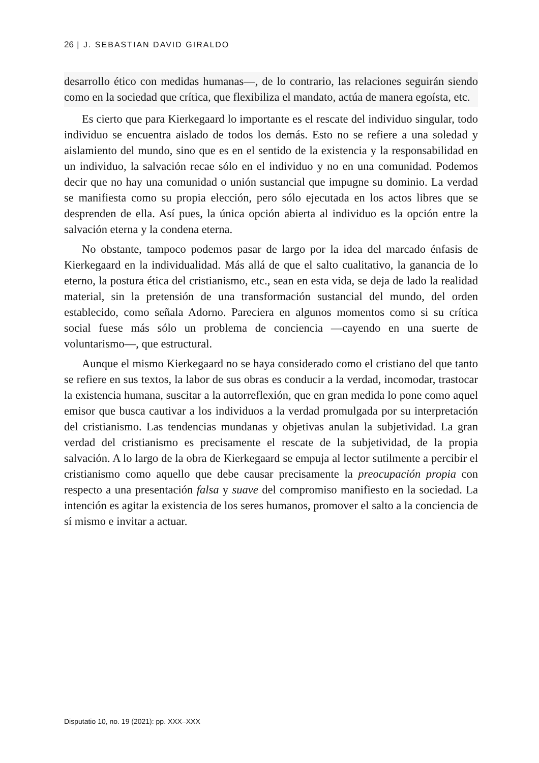26 | J. SEBASTIAN DAVID GIRALDO
desarrollo ético con medidas humanas—, de lo contrario, las relaciones seguirán siendo como en la sociedad que crítica, que flexibiliza el mandato, actúa de manera egoísta, etc.
Es cierto que para Kierkegaard lo importante es el rescate del individuo singular, todo individuo se encuentra aislado de todos los demás. Esto no se refiere a una soledad y aislamiento del mundo, sino que es en el sentido de la existencia y la responsabilidad en un individuo, la salvación recae sólo en el individuo y no en una comunidad. Podemos decir que no hay una comunidad o unión sustancial que impugne su dominio. La verdad se manifiesta como su propia elección, pero sólo ejecutada en los actos libres que se desprenden de ella. Así pues, la única opción abierta al individuo es la opción entre la salvación eterna y la condena eterna.
No obstante, tampoco podemos pasar de largo por la idea del marcado énfasis de Kierkegaard en la individualidad. Más allá de que el salto cualitativo, la ganancia de lo eterno, la postura ética del cristianismo, etc., sean en esta vida, se deja de lado la realidad material, sin la pretensión de una transformación sustancial del mundo, del orden establecido, como señala Adorno. Pareciera en algunos momentos como si su crítica social fuese más sólo un problema de conciencia —cayendo en una suerte de voluntarismo—, que estructural.
Aunque el mismo Kierkegaard no se haya considerado como el cristiano del que tanto se refiere en sus textos, la labor de sus obras es conducir a la verdad, incomodar, trastocar la existencia humana, suscitar a la autorreflexión, que en gran medida lo pone como aquel emisor que busca cautivar a los individuos a la verdad promulgada por su interpretación del cristianismo. Las tendencias mundanas y objetivas anulan la subjetividad. La gran verdad del cristianismo es precisamente el rescate de la subjetividad, de la propia salvación. A lo largo de la obra de Kierkegaard se empuja al lector sutilmente a percibir el cristianismo como aquello que debe causar precisamente la preocupación propia con respecto a una presentación falsa y suave del compromiso manifiesto en la sociedad. La intención es agitar la existencia de los seres humanos, promover el salto a la conciencia de sí mismo e invitar a actuar.
Disputatio 10, no. 19 (2021): pp. XXX–XXX